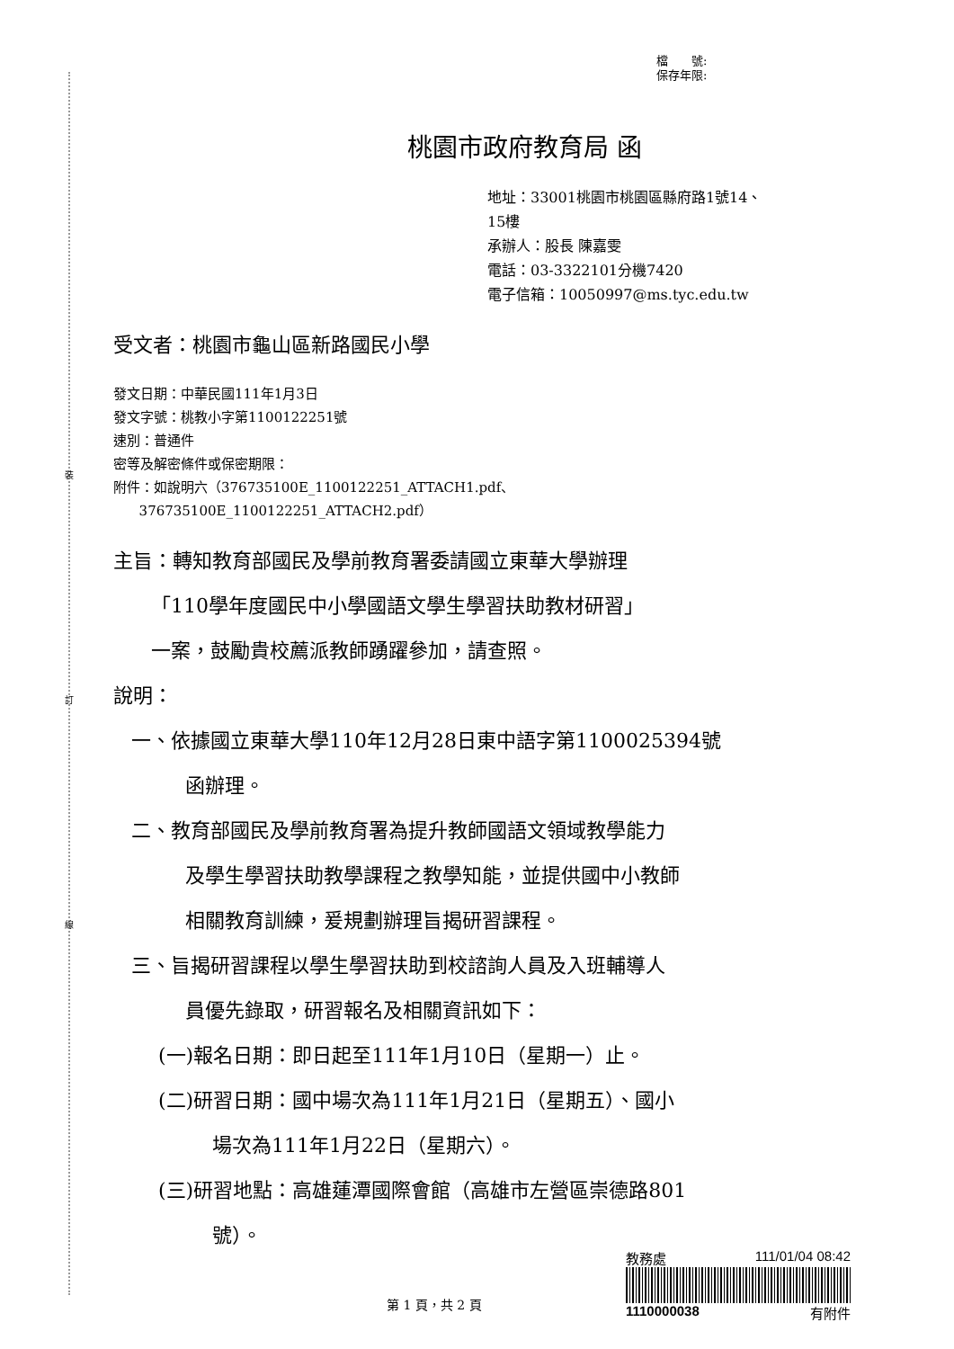裝
訂
線
檔　　號:
保存年限:
桃園市政府教育局 函
地址：33001桃園市桃園區縣府路1號14、
15樓
承辦人：股長 陳嘉雯
電話：03-3322101分機7420
電子信箱：10050997@ms.tyc.edu.tw
受文者：桃園市龜山區新路國民小學
發文日期：中華民國111年1月3日
發文字號：桃教小字第1100122251號
速別：普通件
密等及解密條件或保密期限：
附件：如說明六（376735100E_1100122251_ATTACH1.pdf、
376735100E_1100122251_ATTACH2.pdf）
主旨：轉知教育部國民及學前教育署委請國立東華大學辦理
「110學年度國民中小學國語文學生學習扶助教材研習」
一案，鼓勵貴校薦派教師踴躍參加，請查照。
說明：
一、依據國立東華大學110年12月28日東中語字第1100025394號
函辦理。
二、教育部國民及學前教育署為提升教師國語文領域教學能力
及學生學習扶助教學課程之教學知能，並提供國中小教師
相關教育訓練，爰規劃辦理旨揭研習課程。
三、旨揭研習課程以學生學習扶助到校諮詢人員及入班輔導人
員優先錄取，研習報名及相關資訊如下：
(一)報名日期：即日起至111年1月10日（星期一）止。
(二)研習日期：國中場次為111年1月21日（星期五）、國小
場次為111年1月22日（星期六）。
(三)研習地點：高雄蓮潭國際會館（高雄市左營區崇德路801
號）。
第 1 頁，共 2 頁
教務處 111/01/04 08:42
1110000038 有附件